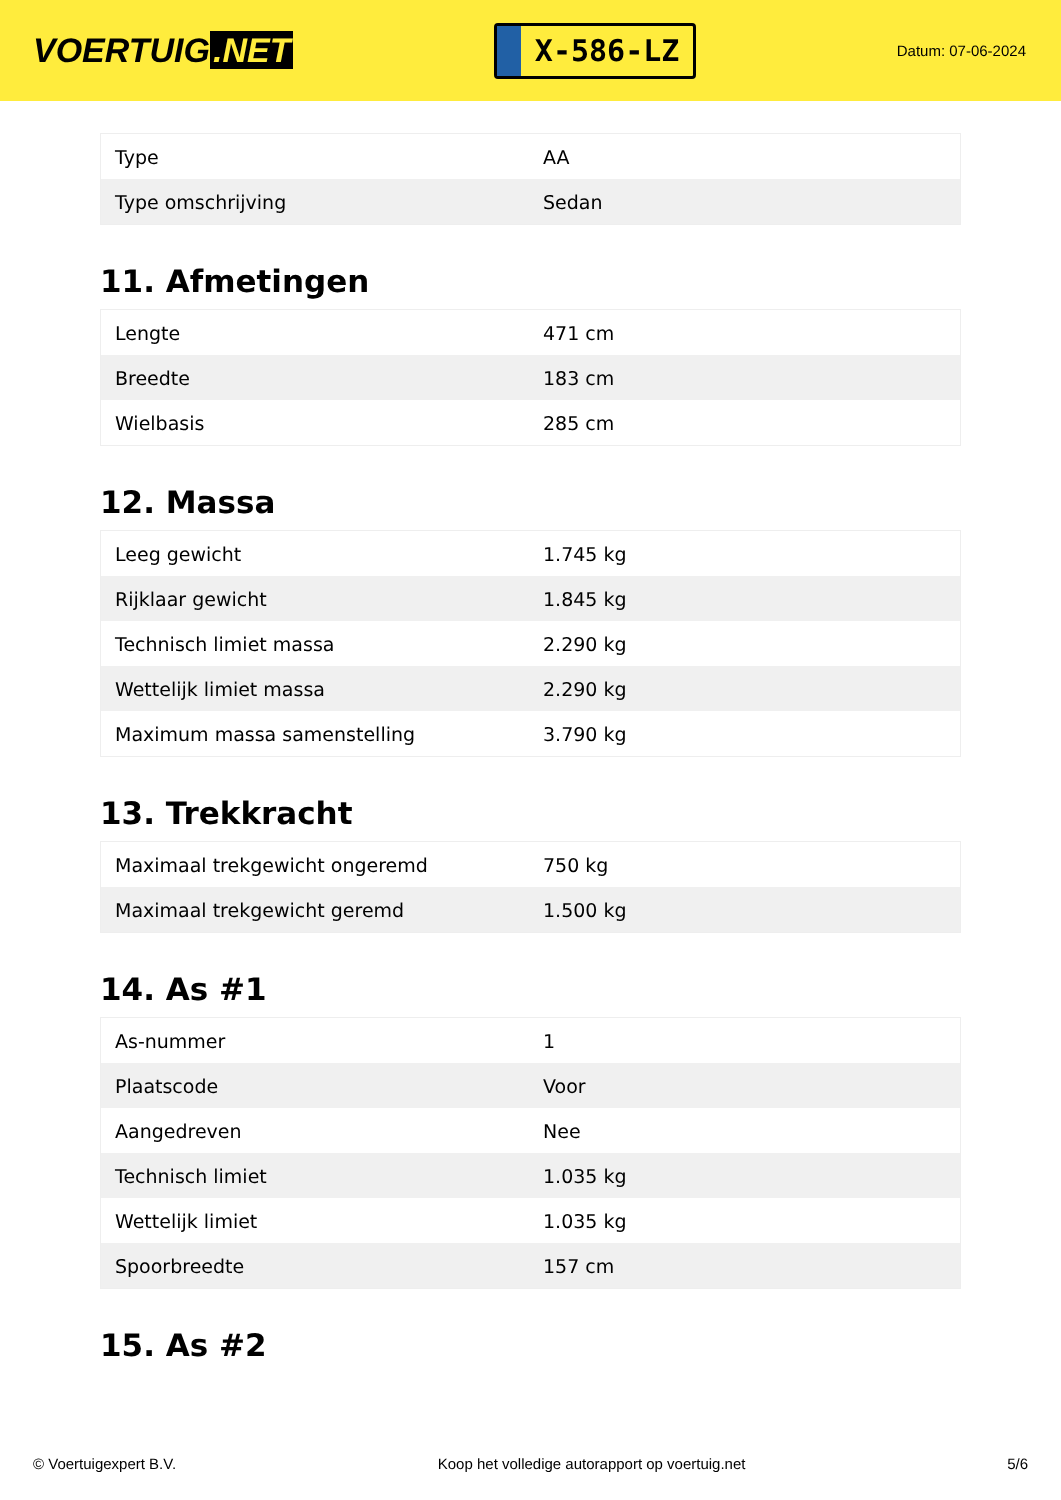VOERTUIG.NET
X-586-LZ
Datum: 07-06-2024
| Type | AA |
| Type omschrijving | Sedan |
11. Afmetingen
| Lengte | 471 cm |
| Breedte | 183 cm |
| Wielbasis | 285 cm |
12. Massa
| Leeg gewicht | 1.745 kg |
| Rijklaar gewicht | 1.845 kg |
| Technisch limiet massa | 2.290 kg |
| Wettelijk limiet massa | 2.290 kg |
| Maximum massa samenstelling | 3.790 kg |
13. Trekkracht
| Maximaal trekgewicht ongeremd | 750 kg |
| Maximaal trekgewicht geremd | 1.500 kg |
14. As #1
| As-nummer | 1 |
| Plaatscode | Voor |
| Aangedreven | Nee |
| Technisch limiet | 1.035 kg |
| Wettelijk limiet | 1.035 kg |
| Spoorbreedte | 157 cm |
15. As #2
© Voertuigexpert B.V. Koop het volledige autorapport op voertuig.net 5/6